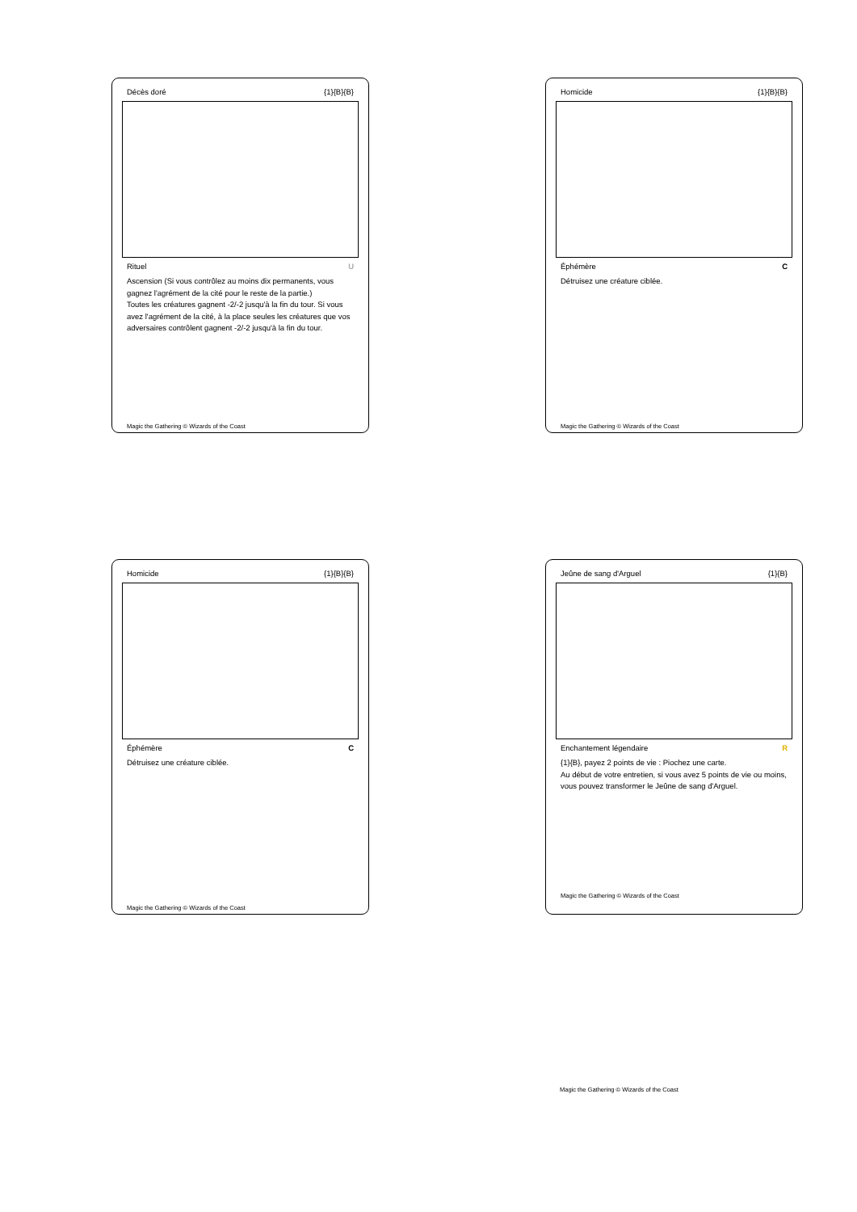Décès doré {1}{B}{B}
Rituel U
Ascension (Si vous contrôlez au moins dix permanents, vous gagnez l'agrément de la cité pour le reste de la partie.)
Toutes les créatures gagnent -2/-2 jusqu'à la fin du tour. Si vous avez l'agrément de la cité, à la place seules les créatures que vos adversaires contrôlent gagnent -2/-2 jusqu'à la fin du tour.
Magic the Gathering © Wizards of the Coast
Homicide {1}{B}{B}
Éphémère C
Détruisez une créature ciblée.
Magic the Gathering © Wizards of the Coast
Homicide {1}{B}{B}
Éphémère C
Détruisez une créature ciblée.
Magic the Gathering © Wizards of the Coast
Jeûne de sang d'Arguel {1}{B}
Enchantement légendaire R
{1}{B}, payez 2 points de vie : Piochez une carte.
Au début de votre entretien, si vous avez 5 points de vie ou moins, vous pouvez transformer le Jeûne de sang d'Arguel.
Magic the Gathering © Wizards of the Coast
Magic the Gathering © Wizards of the Coast